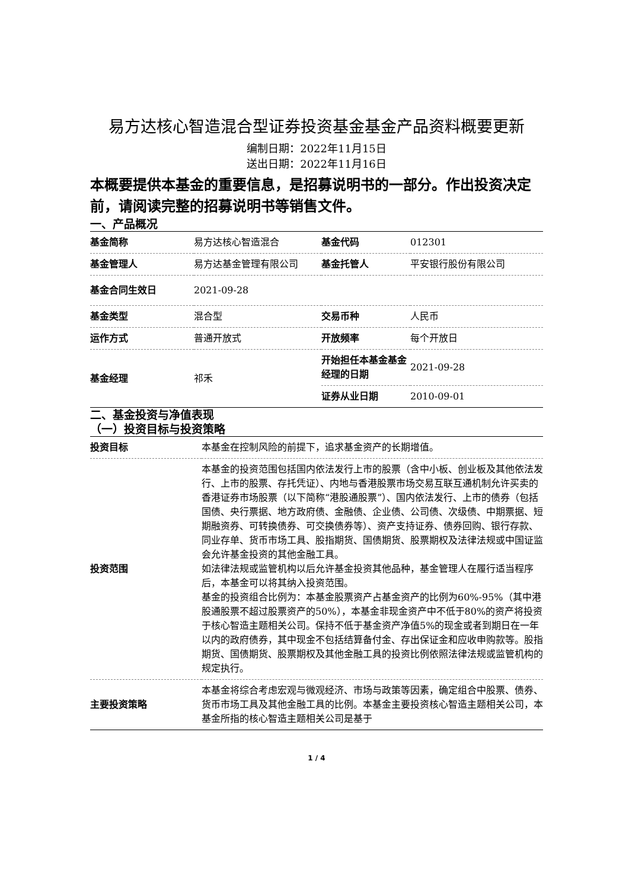易方达核心智造混合型证券投资基金基金产品资料概要更新
编制日期：2022年11月15日
送出日期：2022年11月16日
本概要提供本基金的重要信息，是招募说明书的一部分。作出投资决定前，请阅读完整的招募说明书等销售文件。
一、产品概况
| 基金简称 | 易方达核心智造混合 | 基金代码 | 012301 |
| 基金管理人 | 易方达基金管理有限公司 | 基金托管人 | 平安银行股份有限公司 |
| 基金合同生效日 | 2021-09-28 | | |
| 基金类型 | 混合型 | 交易币种 | 人民币 |
| 运作方式 | 普通开放式 | 开放频率 | 每个开放日 |
| 基金经理 | 祁禾 | 开始担任本基金基金经理的日期 | 2021-09-28 |
| | | 证券从业日期 | 2010-09-01 |
二、基金投资与净值表现
（一）投资目标与投资策略
| 投资目标 | 本基金在控制风险的前提下，追求基金资产的长期增值。 |
| 投资范围 | 本基金的投资范围包括国内依法发行上市的股票（含中小板、创业板及其他依法发行、上市的股票、存托凭证）、内地与香港股票市场交易互联互通机制允许买卖的香港证券市场股票（以下简称“港股通股票”）、国内依法发行、上市的债券（包括国债、央行票据、地方政府债、金融债、企业债、公司债、次级债、中期票据、短期融资券、可转换债券、可交换债券等）、资产支持证券、债券回购、银行存款、同业存单、货币市场工具、股指期货、国债期货、股票期权及法律法规或中国证监会允许基金投资的其他金融工具。 如法律法规或监管机构以后允许基金投资其他品种，基金管理人在履行适当程序后，本基金可以将其纳入投资范围。 基金的投资组合比例为：本基金股票资产占基金资产的比例为60%-95%（其中港股通股票不超过股票资产的50%），本基金非现金资产中不低于80%的资产将投资于核心智造主题相关公司。保持不低于基金资产净值5%的现金或者到期日在一年以内的政府债券，其中现金不包括结算备付金、存出保证金和应收申购款等。股指期货、国债期货、股票期权及其他金融工具的投资比例依照法律法规或监管机构的规定执行。 |
| 主要投资策略 | 本基金将综合考虑宏观与微观经济、市场与政策等因素，确定组合中股票、债券、货币市场工具及其他金融工具的比例。本基金主要投资核心智造主题相关公司，本基金所指的核心智造主题相关公司是基于 |
1 / 4